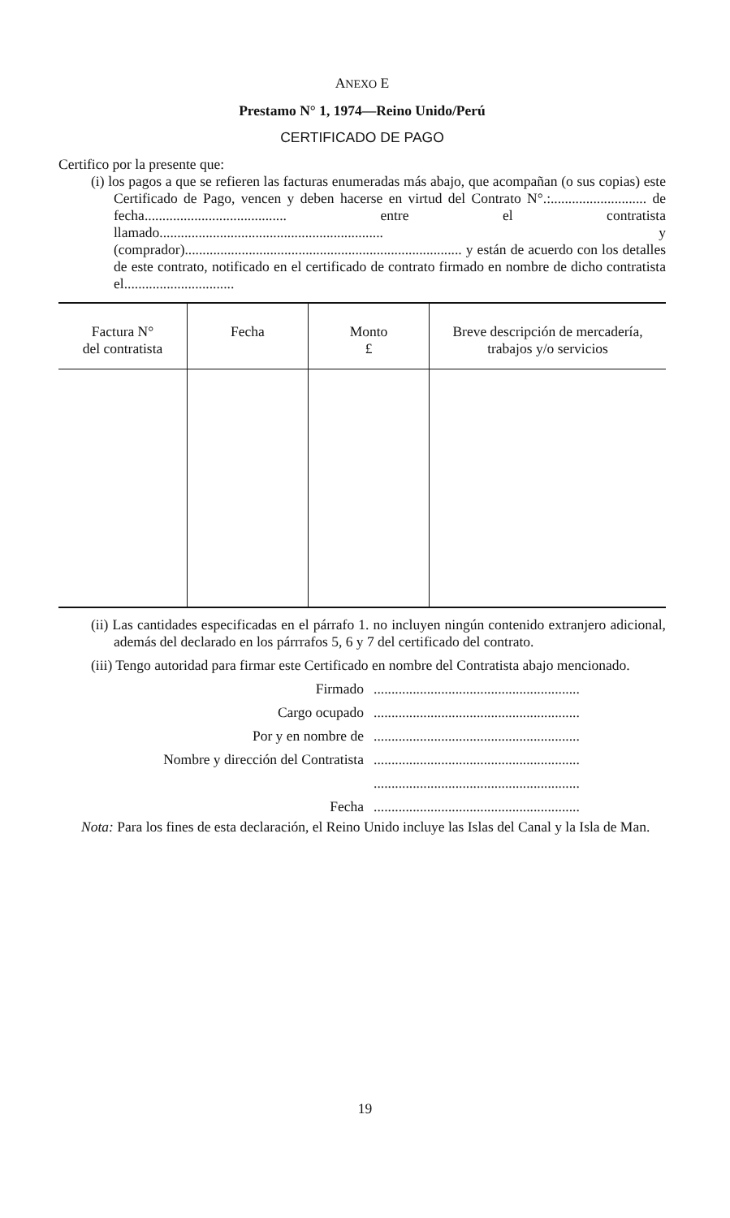ANEXO E
Prestamo N° 1, 1974—Reino Unido/Perú
CERTIFICADO DE PAGO
Certifico por la presente que:
(i) los pagos a que se refieren las facturas enumeradas más abajo, que acompañan (o sus copias) este Certificado de Pago, vencen y deben hacerse en virtud del Contrato N°.:........................... de fecha........................................ entre el contratista llamado............................................................... y (comprador).............................................................................. y están de acuerdo con los detalles de este contrato, notificado en el certificado de contrato firmado en nombre de dicho contratista el...............................
| Factura N° del contratista | Fecha | Monto £ | Breve descripción de mercadería, trabajos y/o servicios |
| --- | --- | --- | --- |
(ii) Las cantidades especificadas en el párrafo 1. no incluyen ningún contenido extranjero adicional, además del declarado en los párrrafos 5, 6 y 7 del certificado del contrato.
(iii) Tengo autoridad para firmar este Certificado en nombre del Contratista abajo mencionado.
Firmado..........................................................
Cargo ocupado..........................................................
Por y en nombre de..........................................................
Nombre y dirección del Contratista..........................................................
..........................................................
Fecha..........................................................
Nota: Para los fines de esta declaración, el Reino Unido incluye las Islas del Canal y la Isla de Man.
19